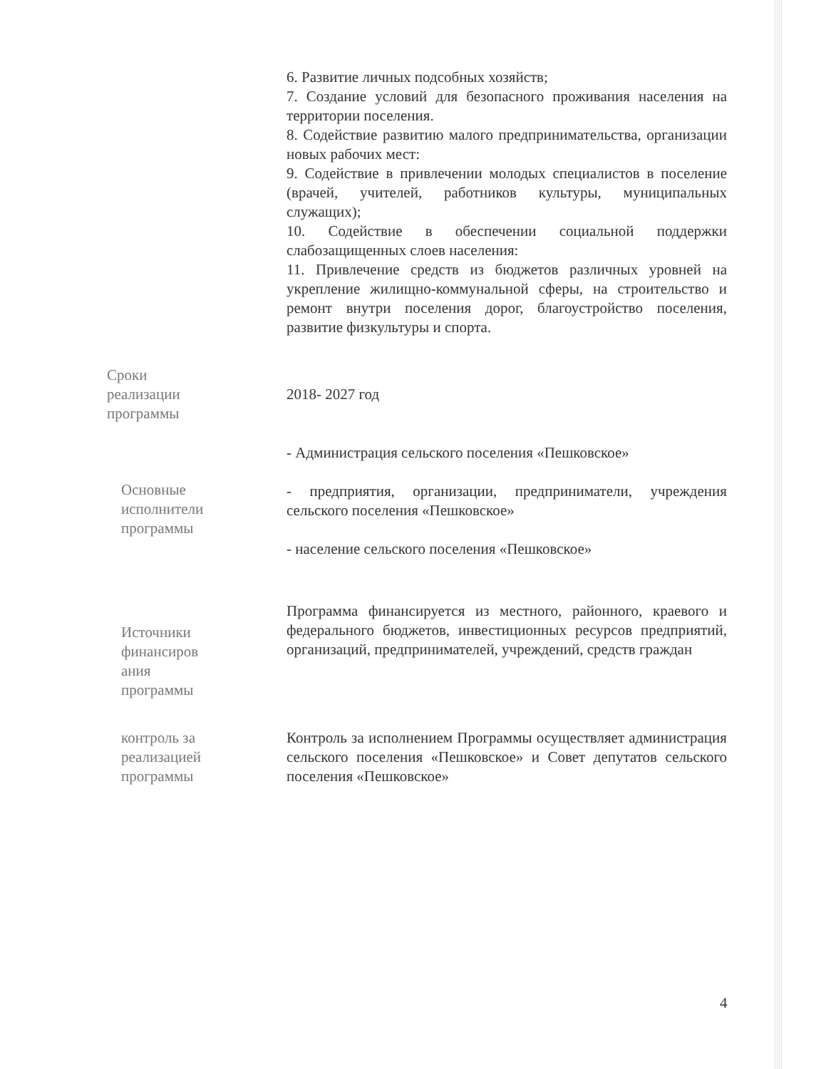| | 6. Развитие личных подсобных хозяйств; 7. Создание условий для безопасного проживания населения на территории поселения. 8. Содействие развитию малого предпринимательства, организации новых рабочих мест: 9. Содействие в привлечении молодых специалистов в поселение (врачей, учителей, работников культуры, муниципальных служащих); 10. Содействие в обеспечении социальной поддержки слабозащищенных слоев населения: 11. Привлечение средств из бюджетов различных уровней на укрепление жилищно-коммунальной сферы, на строительство и ремонт внутри поселения дорог, благоустройство поселения, развитие физкультуры и спорта. |
| Сроки реализации программы | 2018- 2027 год |
| Основные исполнители программы | - Администрация сельского поселения «Пешковское» - предприятия, организации, предприниматели, учреждения сельского поселения «Пешковское» - население сельского поселения «Пешковское» |
| Источники финансиров ания программы | Программа финансируется из местного, районного, краевого и федерального бюджетов, инвестиционных ресурсов предприятий, организаций, предпринимателей, учреждений, средств граждан |
| контроль за реализацией программы | Контроль за исполнением Программы осуществляет администрация сельского поселения «Пешковское» и Совет депутатов сельского поселения «Пешковское» |
4